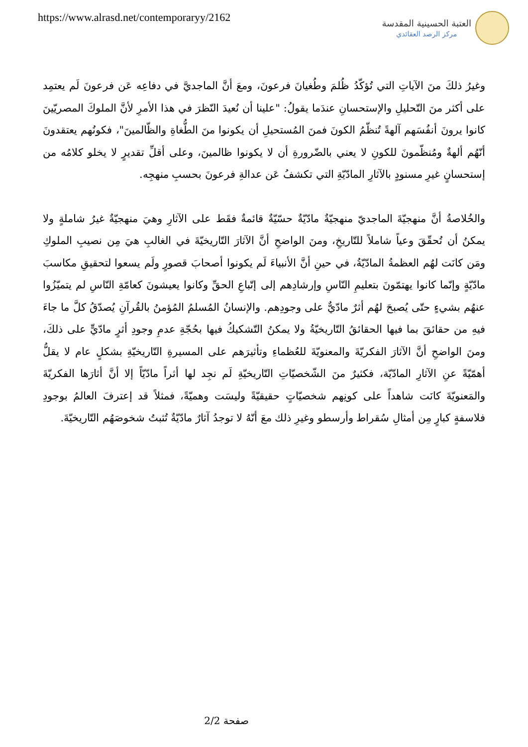https://www.alrasd.net/contemporaryy/2162
العتبة الحسينية المقدسة
مركز الرصد العقائدي
وغيرُ ذلكَ منَ الآياتِ التي تُؤكّدُ ظُلمَ وطُغيانَ فرعونَ، ومعَ أنَّ الماجديَّ في دفاعِه عَن فرعونَ لَم يعتمِد على أكثر منَ التّحليلِ والإستحسانِ عندَما يقولُ: "علينا أن نُعيدَ النّظرَ في هذا الأمرِ لأنَّ الملوكَ المصريّينَ كانوا يرونَ أنفُسَهم آلهةً تُنظّمُ الكونَ فمنَ المُستحيلِ أن يكونوا منَ الطُّغاةِ والظّالمينَ"، فكونُهم يعتقدونَ أنّهُم ألهةٌ ومُنظّمونَ للكونِ لا يعني بالضّرورةِ أن لا يكونوا ظالمينَ، وعلى أقلِّ تقديرٍ لا يخلو كلامُه من إستحسانٍ غيرِ مسنودٍ بالآثارِ المادّيّةِ التي تكشفُ عَن عدالةِ فرعونَ بحسبِ منهجِه.
والخُلاصةُ أنَّ منهجيّةَ الماجديّ منهجيّةٌ مادّيّةٌ حسّيّةٌ قائمةٌ فقَط على الآثارِ وهيَ منهجيّةٌ غيرُ شاملةٍ ولا يمكنُ أن تُحقّقَ وعياً شاملاً للتّاريخِ، ومنَ الواضحِ أنَّ الآثارَ التّاريخيّةَ في الغالبِ هيَ مِن نصيبِ الملوكِ ومَن كانَت لهُم العظمةُ المادّيّةُ، في حينِ أنَّ الأنبياءَ لَم يكونوا أصحابَ قصورٍ ولَم يسعوا لتحقيقِ مكاسبَ مادّيّةٍ وإنّما كانوا يهتمّونَ بتعليمِ النّاسِ وإرشادِهم إلى إتّباعِ الحقِّ وكانوا يعيشونَ كعامّةِ النّاسِ لم يتميّزُوا عنهُم بشيءٍ حتّى يُصبحَ لهُم أثرٌ مادّيٌّ على وجودِهم. والإنسانُ المُسلمُ المُؤمنُ بالقُرآنِ يُصدّقُ كلَّ ما جاءَ فيهِ من حقائقَ بما فيها الحقائقُ التّاريخيّةُ ولا يمكنُ التّشكيكُ فيها بحُجّةِ عدمِ وجودِ أثرٍ مادّيٍّ على ذلكَ، ومنَ الواضحِ أنَّ الآثارَ الفكريّةَ والمعنويّةَ للعُظماءِ وتأثيرَهم على المسيرةِ التّاريخيّةِ بشكلٍ عام لا يقلُّ أهمّيّةً عنِ الآثارِ المادّيّة، فكثيرٌ منَ الشّخصيّاتِ التّاريخيّةِ لَم نجِد لها أثراً مادّيّاً إلا أنَّ أثارَها الفكريّةَ والمَعنويّةَ كانَت شاهداً على كونِهم شخصيّاتٍ حقيقيّةً وليسَت وهميّةً، فمثلاً قد إعترفَ العالمُ بوجودِ فلاسفةٍ كبارٍ مِن أمثالِ سُقراط وأرسطو وغيرِ ذلك معَ أنّهُ لا توجدُ آثارٌ مادّيّةٌ تُثبتُ شخوصَهُم التّاريخيّةَ.
صفحة 2/2